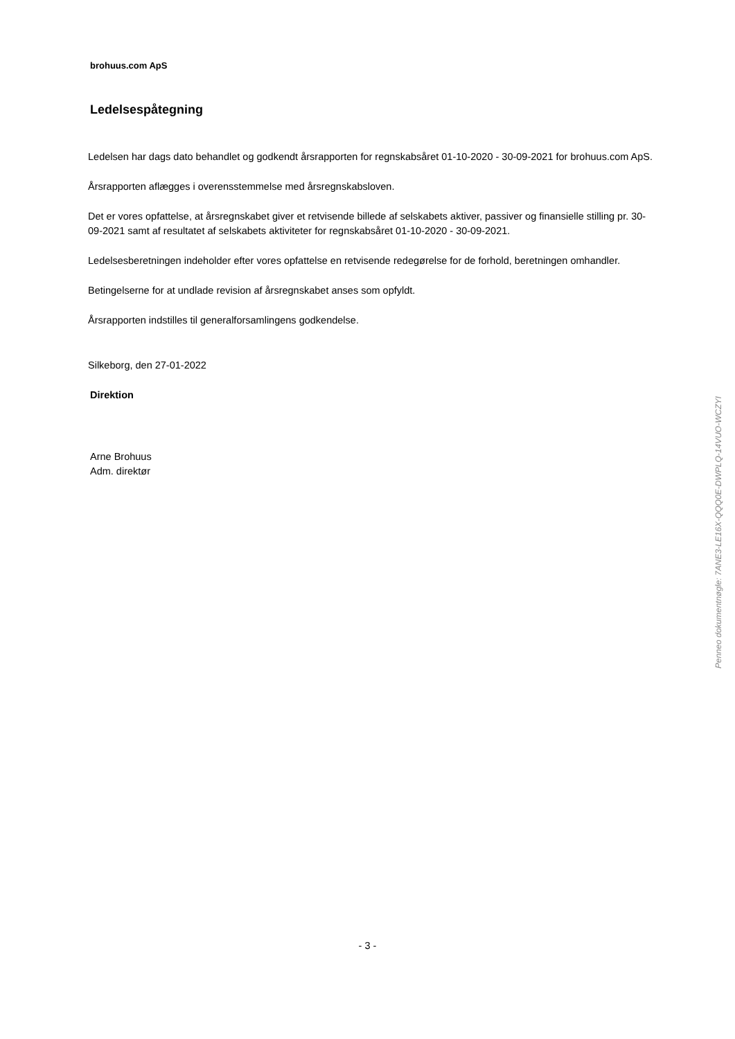brohuus.com ApS
Ledelsespåtegning
Ledelsen har dags dato behandlet og godkendt årsrapporten for regnskabsåret 01-10-2020 - 30-09-2021 for brohuus.com ApS.
Årsrapporten aflægges i overensstemmelse med årsregnskabsloven.
Det er vores opfattelse, at årsregnskabet giver et retvisende billede af selskabets aktiver, passiver og finansielle stilling pr. 30-09-2021 samt af resultatet af selskabets aktiviteter for regnskabsåret 01-10-2020 - 30-09-2021.
Ledelsesberetningen indeholder efter vores opfattelse en retvisende redegørelse for de forhold, beretningen omhandler.
Betingelserne for at undlade revision af årsregnskabet anses som opfyldt.
Årsrapporten indstilles til generalforsamlingens godkendelse.
Silkeborg, den 27-01-2022
Direktion
Arne Brohuus
Adm. direktør
Penneo dokumentnøgle: 7ANE3-LE16X-QQQ0E-DWPLQ-14VUO-WCZYI
- 3 -